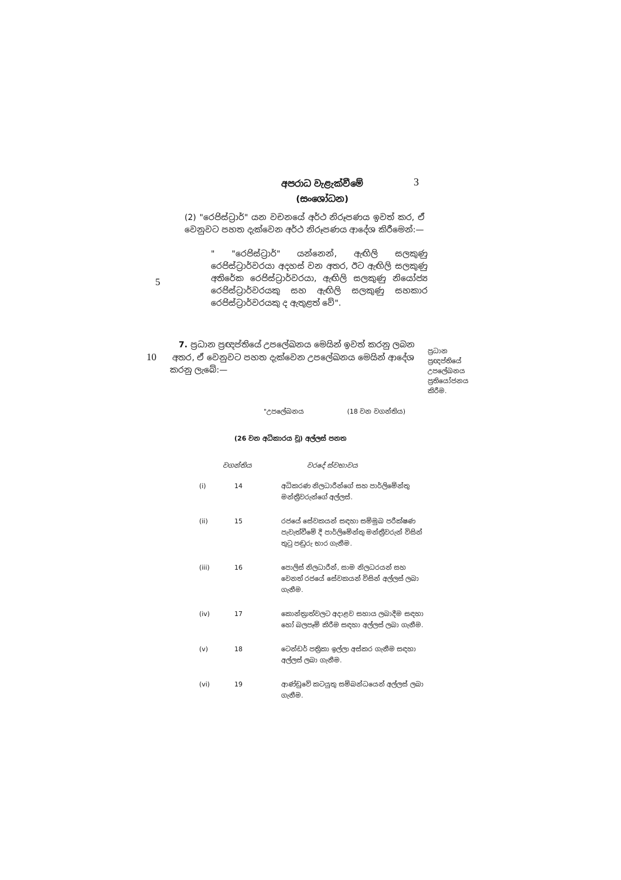අපරාධ වැළැක්වීමේ
(සංශෝධන)
3
(2) "රෙජිස්ට්‍රාර්" යන වචනයේ අර්ථ නිරූපණය ඉවත් කර, ඒ වෙනුවට පහත දැක්වෙන අර්ථ නිරූපණය ආදේශ කිරීමෙන්:—
" "රෙජිස්ට්‍රාර්" යන්නෙන්, ඇඟිලි සලකුණු රෙජිස්ට්‍රාර්වරයා අදහස් වන අතර, ඊට ඇඟිලි සලකුණු අතිරේක රෙජිස්ට්‍රාර්වරයා, ඇඟිලි සලකුණු නියෝජ්‍ය රෙජිස්ට්‍රාර්වරයකු සහ ඇඟිලි සලකුණු සහකාර රෙජිස්ට්‍රාර්වරයකු ද ඇතුළත් වේ".
5
7. ප්‍රධාන ප්‍රඥප්තියේ උපලේඛනය මෙයින් ඉවත් කරනු ලබන
10 අතර, ඒ වෙනුවට පහත දැක්වෙන උපලේඛනය මෙයින් ආදේශ
කරනු ලැබේ:—
"උපලේඛනය (18 වන වගන්තිය)
(26 වන අධිකාරය වූ) අල්ලස් පනත
වගන්තිය වරදේ ස්වභාවය
| (i) | 14 | අධිකරණ නිලධාරීන්ගේ සහ පාර්ලිමේන්තු මන්ත්‍රීවරුන්ගේ අල්ලස්. |
| (ii) | 15 | රජයේ සේවකයන් සඳහා සම්මුඛ පරීක්ෂණ පැවැත්වීමේ දී පාර්ලිමේන්තු මන්ත්‍රීවරුන් විසින් තුටු පඬුරු භාර ගැනීම. |
| (iii) | 16 | පොලිස් නිලධාරීන්, සාම නිලධරයන් සහ වෙනත් රජයේ සේවකයන් විසින් අල්ලස් ලබා ගැනීම. |
| (iv) | 17 | කොන්ත්‍රාත්වලට අදාළව සහාය ලබාදීම සඳහා හෝ බලපෑම් කිරීම සඳහා අල්ලස් ලබා ගැනීම. |
| (v) | 18 | ටෙන්ඩර් පත්‍රිකා ඉල්ලා අස්කර ගැනීම සඳහා අල්ලස් ලබා ගැනීම. |
| (vi) | 19 | ආණ්ඩුවේ කටයුතු සම්බන්ධයෙන් අල්ලස් ලබා ගැනීම. |
ප්‍රධාන ප්‍රඥප්තියේ උපලේඛනය ප්‍රතියෝජනය කිරීම.